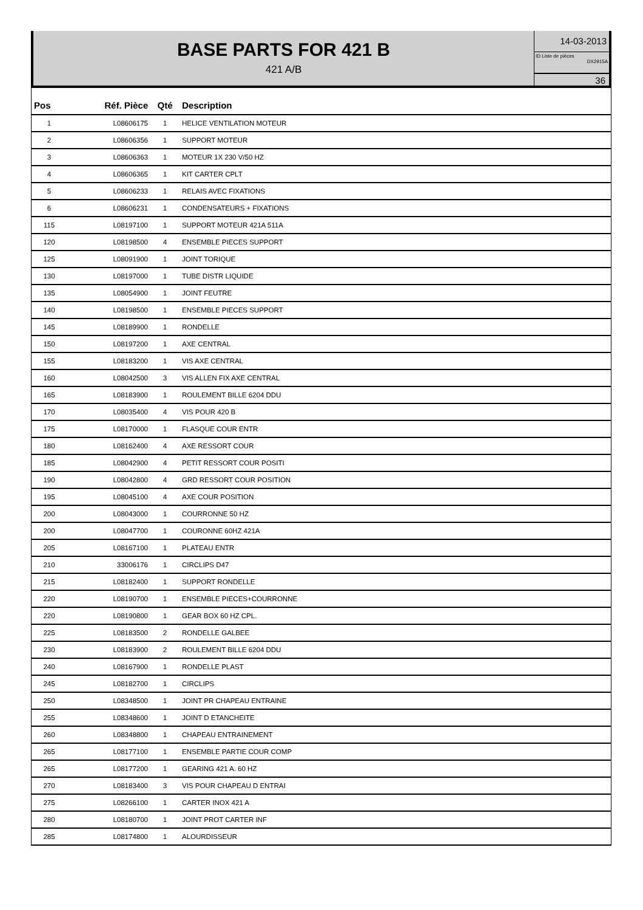BASE PARTS FOR 421 B
421 A/B
14-03-2013
ID Liste de pièces
DX2915A
36
| Pos | Réf. Pièce | Qté | Description |
| --- | --- | --- | --- |
| 1 | L08606175 | 1 | HELICE VENTILATION MOTEUR |
| 2 | L08606356 | 1 | SUPPORT MOTEUR |
| 3 | L08606363 | 1 | MOTEUR 1X 230 V/50 HZ |
| 4 | L08606365 | 1 | KIT CARTER CPLT |
| 5 | L08606233 | 1 | RELAIS AVEC FIXATIONS |
| 6 | L08606231 | 1 | CONDENSATEURS + FIXATIONS |
| 115 | L08197100 | 1 | SUPPORT MOTEUR 421A 511A |
| 120 | L08198500 | 4 | ENSEMBLE PIECES SUPPORT |
| 125 | L08091900 | 1 | JOINT TORIQUE |
| 130 | L08197000 | 1 | TUBE DISTR LIQUIDE |
| 135 | L08054900 | 1 | JOINT FEUTRE |
| 140 | L08198500 | 1 | ENSEMBLE PIECES SUPPORT |
| 145 | L08189900 | 1 | RONDELLE |
| 150 | L08197200 | 1 | AXE CENTRAL |
| 155 | L08183200 | 1 | VIS AXE CENTRAL |
| 160 | L08042500 | 3 | VIS ALLEN FIX AXE CENTRAL |
| 165 | L08183900 | 1 | ROULEMENT BILLE 6204 DDU |
| 170 | L08035400 | 4 | VIS POUR 420 B |
| 175 | L08170000 | 1 | FLASQUE COUR ENTR |
| 180 | L08162400 | 4 | AXE RESSORT COUR |
| 185 | L08042900 | 4 | PETIT RESSORT COUR POSITI |
| 190 | L08042800 | 4 | GRD RESSORT COUR POSITION |
| 195 | L08045100 | 4 | AXE COUR POSITION |
| 200 | L08043000 | 1 | COURRONNE 50 HZ |
| 200 | L08047700 | 1 | COURONNE 60HZ 421A |
| 205 | L08167100 | 1 | PLATEAU ENTR |
| 210 | 33006176 | 1 | CIRCLIPS D47 |
| 215 | L08182400 | 1 | SUPPORT RONDELLE |
| 220 | L08190700 | 1 | ENSEMBLE PIECES+COURRONNE |
| 220 | L08190800 | 1 | GEAR BOX 60 HZ CPL. |
| 225 | L08183500 | 2 | RONDELLE GALBEE |
| 230 | L08183900 | 2 | ROULEMENT BILLE 6204 DDU |
| 240 | L08167900 | 1 | RONDELLE PLAST |
| 245 | L08182700 | 1 | CIRCLIPS |
| 250 | L08348500 | 1 | JOINT PR CHAPEAU ENTRAINE |
| 255 | L08348600 | 1 | JOINT D ETANCHEITE |
| 260 | L08348800 | 1 | CHAPEAU ENTRAINEMENT |
| 265 | L08177100 | 1 | ENSEMBLE PARTIE COUR COMP |
| 265 | L08177200 | 1 | GEARING 421 A. 60 HZ |
| 270 | L08183400 | 3 | VIS POUR CHAPEAU D ENTRAI |
| 275 | L08266100 | 1 | CARTER INOX 421 A |
| 280 | L08180700 | 1 | JOINT PROT CARTER INF |
| 285 | L08174800 | 1 | ALOURDISSEUR |